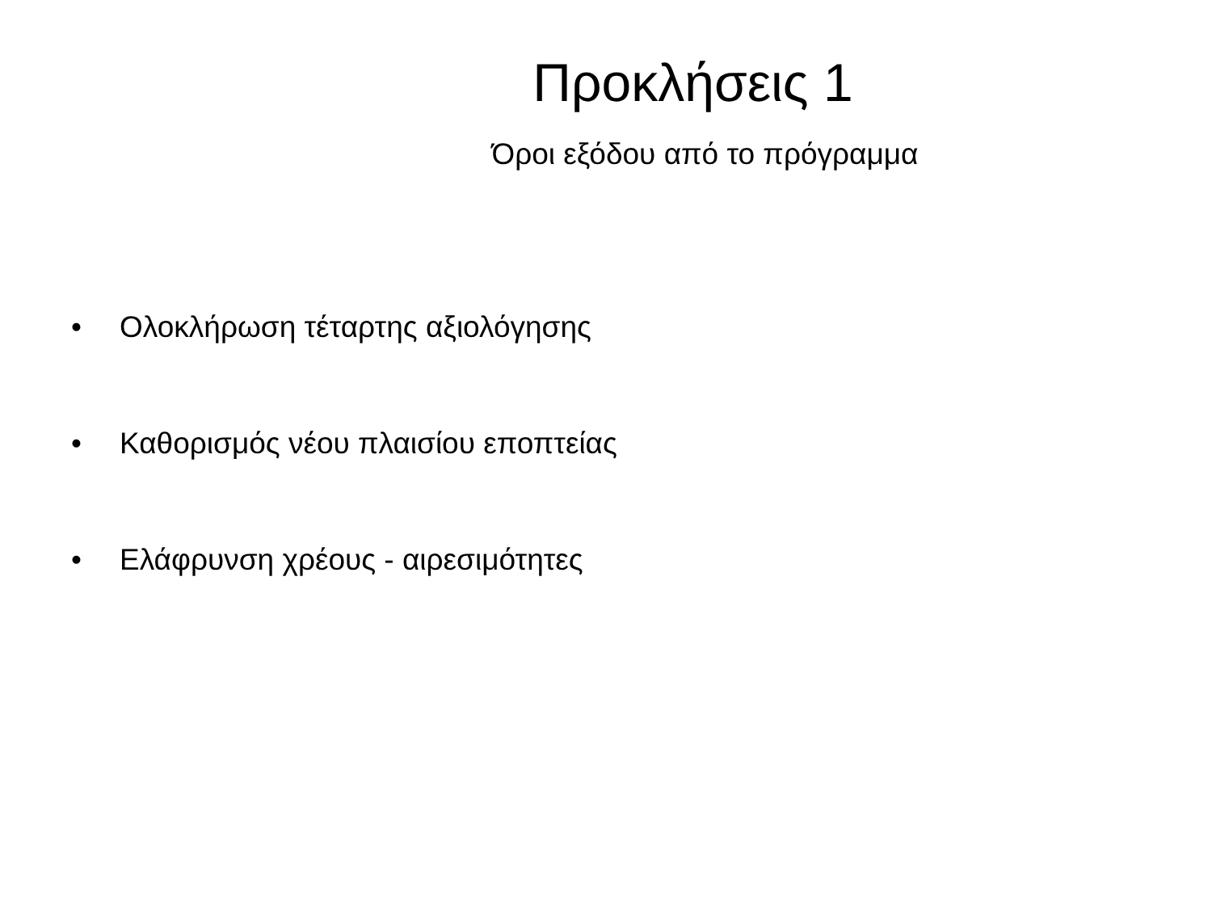Προκλήσεις 1
Όροι εξόδου από το πρόγραμμα
• Ολοκλήρωση τέταρτης αξιολόγησης
• Καθορισμός νέου πλαισίου εποπτείας
• Ελάφρυνση χρέους - αιρεσιμότητες